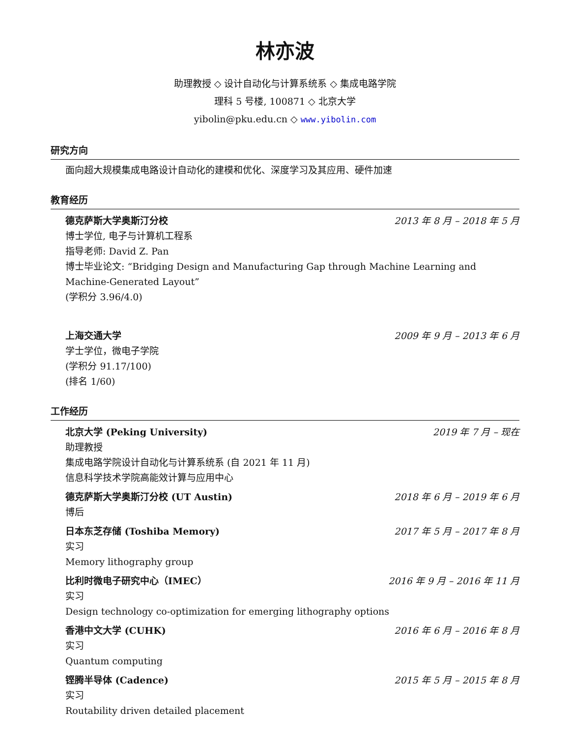林亦波
助理教授 ◇ 设计自动化与计算系统系 ◇ 集成电路学院
理科 5 号楼, 100871 ◇ 北京大学
yibolin@pku.edu.cn ◇ www.yibolin.com
研究方向
面向超大规模集成电路设计自动化的建模和优化、深度学习及其应用、硬件加速
教育经历
德克萨斯大学奥斯汀分校 2013 年 8 月 – 2018 年 5 月
博士学位, 电子与计算机工程系
指导老师: David Z. Pan
博士毕业论文: “Bridging Design and Manufacturing Gap through Machine Learning and Machine-Generated Layout”
(学积分 3.96/4.0)
上海交通大学 2009 年 9 月 – 2013 年 6 月
学士学位，微电子学院
(学积分 91.17/100)
(排名 1/60)
工作经历
北京大学 (Peking University) 2019 年 7 月 – 现在
助理教授
集成电路学院设计自动化与计算系统系 (自 2021 年 11 月)
信息科学技术学院高能效计算与应用中心
德克萨斯大学奥斯汀分校 (UT Austin) 2018 年 6 月 – 2019 年 6 月
博后
日本东芝存储 (Toshiba Memory) 2017 年 5 月 – 2017 年 8 月
实习
Memory lithography group
比利时微电子研究中心（IMEC） 2016 年 9 月 – 2016 年 11 月
实习
Design technology co-optimization for emerging lithography options
香港中文大学 (CUHK) 2016 年 6 月 – 2016 年 8 月
实习
Quantum computing
铿腾半导体 (Cadence) 2015 年 5 月 – 2015 年 8 月
实习
Routability driven detailed placement